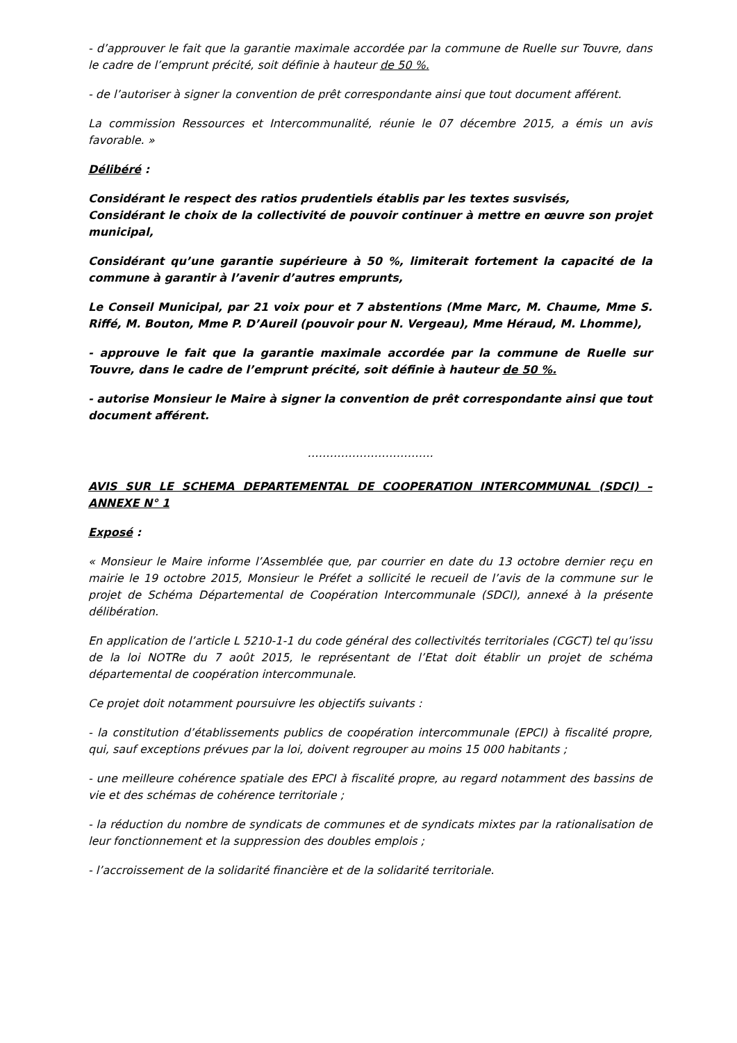- d’approuver le fait que la garantie maximale accordée par la commune de Ruelle sur Touvre, dans le cadre de l’emprunt précité, soit définie à hauteur de 50 %.
- de l’autoriser à signer la convention de prêt correspondante ainsi que tout document afférent.
La commission Ressources et Intercommunalité, réunie le 07 décembre 2015, a émis un avis favorable. »
Délibéré :
Considérant le respect des ratios prudentiels établis par les textes susvisés,
Considérant le choix de la collectivité de pouvoir continuer à mettre en œuvre son projet municipal,
Considérant qu’une garantie supérieure à 50 %, limiterait fortement la capacité de la commune à garantir à l’avenir d’autres emprunts,
Le Conseil Municipal, par 21 voix pour et 7 abstentions (Mme Marc, M. Chaume, Mme S. Riffé, M. Bouton, Mme P. D’Aureil (pouvoir pour N. Vergeau), Mme Héraud, M. Lhomme),
- approuve le fait que la garantie maximale accordée par la commune de Ruelle sur Touvre, dans le cadre de l’emprunt précité, soit définie à hauteur de 50 %.
- autorise Monsieur le Maire à signer la convention de prêt correspondante ainsi que tout document afférent.
…………………………….
AVIS SUR LE SCHEMA DEPARTEMENTAL DE COOPERATION INTERCOMMUNAL (SDCI) – ANNEXE N° 1
Exposé :
« Monsieur le Maire informe l’Assemblée que, par courrier en date du 13 octobre dernier reçu en mairie le 19 octobre 2015, Monsieur le Préfet a sollicité le recueil de l’avis de la commune sur le projet de Schéma Départemental de Coopération Intercommunale (SDCI), annexé à la présente délibération.
En application de l’article L 5210-1-1 du code général des collectivités territoriales (CGCT) tel qu’issu de la loi NOTRe du 7 août 2015, le représentant de l’Etat doit établir un projet de schéma départemental de coopération intercommunale.
Ce projet doit notamment poursuivre les objectifs suivants :
- la constitution d’établissements publics de coopération intercommunale (EPCI) à fiscalité propre, qui, sauf exceptions prévues par la loi, doivent regrouper au moins 15 000 habitants ;
- une meilleure cohérence spatiale des EPCI à fiscalité propre, au regard notamment des bassins de vie et des schémas de cohérence territoriale ;
- la réduction du nombre de syndicats de communes et de syndicats mixtes par la rationalisation de leur fonctionnement et la suppression des doubles emplois ;
- l’accroissement de la solidarité financière et de la solidarité territoriale.